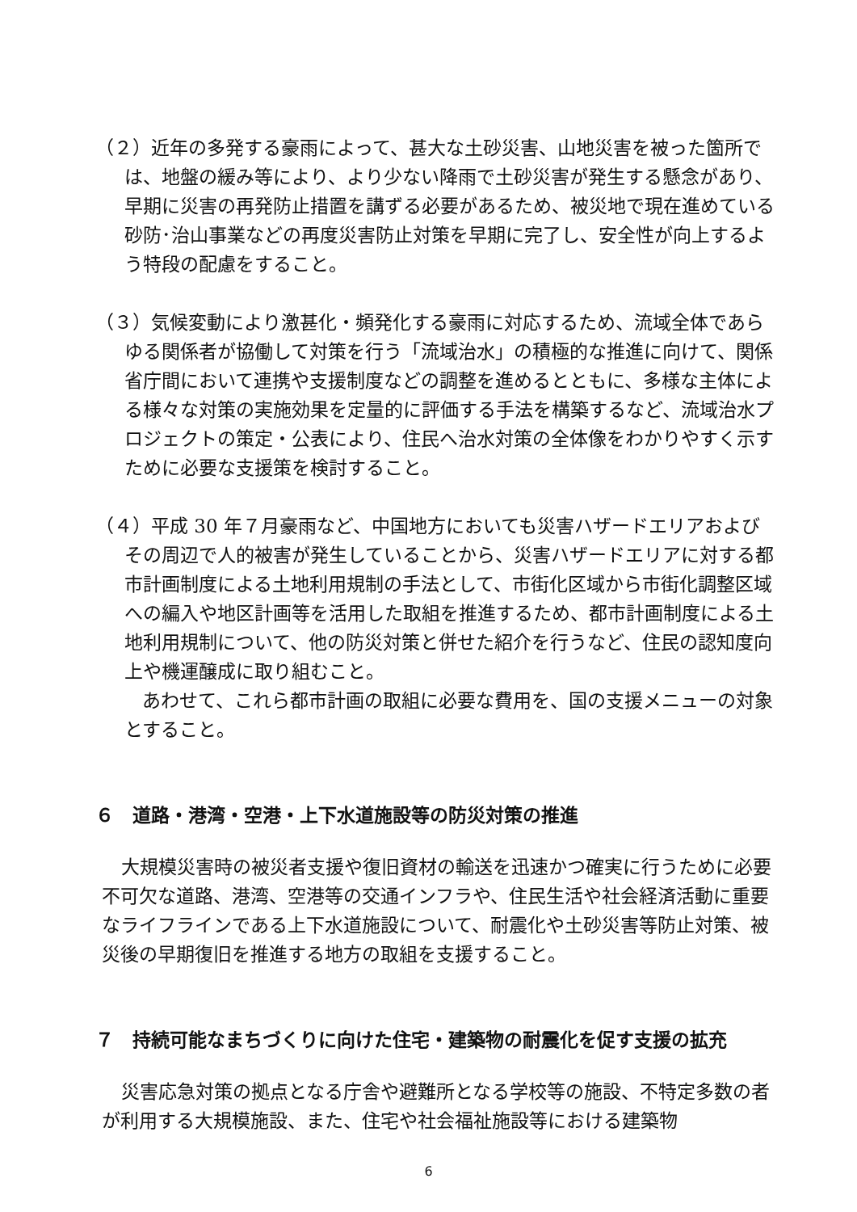（２）近年の多発する豪雨によって、甚大な土砂災害、山地災害を被った箇所では、地盤の緩み等により、より少ない降雨で土砂災害が発生する懸念があり、早期に災害の再発防止措置を講ずる必要があるため、被災地で現在進めている砂防･治山事業などの再度災害防止対策を早期に完了し、安全性が向上するよう特段の配慮をすること。
（３）気候変動により激甚化・頻発化する豪雨に対応するため、流域全体であらゆる関係者が協働して対策を行う「流域治水」の積極的な推進に向けて、関係省庁間において連携や支援制度などの調整を進めるとともに、多様な主体による様々な対策の実施効果を定量的に評価する手法を構築するなど、流域治水プロジェクトの策定・公表により、住民へ治水対策の全体像をわかりやすく示すために必要な支援策を検討すること。
（４）平成 30 年７月豪雨など、中国地方においても災害ハザードエリアおよびその周辺で人的被害が発生していることから、災害ハザードエリアに対する都市計画制度による土地利用規制の手法として、市街化区域から市街化調整区域への編入や地区計画等を活用した取組を推進するため、都市計画制度による土地利用規制について、他の防災対策と併せた紹介を行うなど、住民の認知度向上や機運醸成に取り組むこと。
あわせて、これら都市計画の取組に必要な費用を、国の支援メニューの対象とすること。
６　道路・港湾・空港・上下水道施設等の防災対策の推進
大規模災害時の被災者支援や復旧資材の輸送を迅速かつ確実に行うために必要不可欠な道路、港湾、空港等の交通インフラや、住民生活や社会経済活動に重要なライフラインである上下水道施設について、耐震化や土砂災害等防止対策、被災後の早期復旧を推進する地方の取組を支援すること。
７　持続可能なまちづくりに向けた住宅・建築物の耐震化を促す支援の拡充
災害応急対策の拠点となる庁舎や避難所となる学校等の施設、不特定多数の者が利用する大規模施設、また、住宅や社会福祉施設等における建築物
6